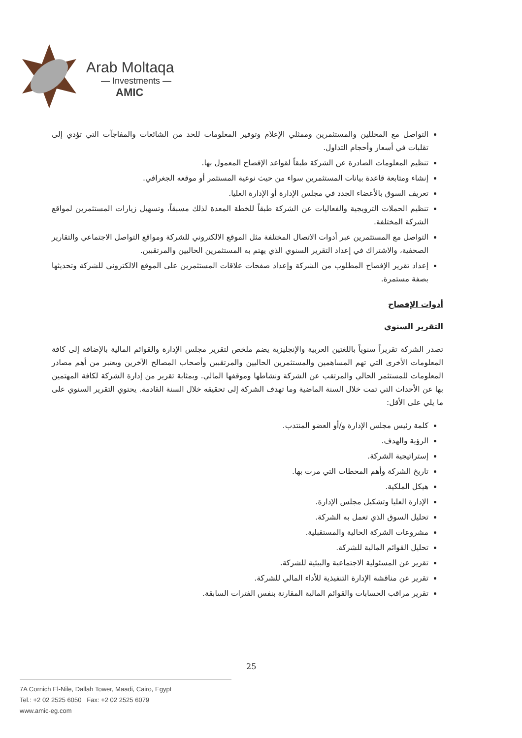Arab Moltaqa
— Investments —
AMIC
التواصل مع المحللين والمستثمرين وممثلي الإعلام وتوفير المعلومات للحد من الشائعات والمفاجآت التي تؤدي إلى تقلبات في أسعار وأحجام التداول.
تنظيم المعلومات الصادرة عن الشركة طبقاً لقواعد الإفصاح المعمول بها.
إنشاء ومتابعة قاعدة بيانات المستثمرين سواء من حيث نوعية المستثمر أو موقعه الجغرافي.
تعريف السوق بالأعضاء الجدد في مجلس الإدارة أو الإدارة العليا.
تنظيم الحملات الترويجية والفعاليات عن الشركة طبقاً للخطة المعدة لذلك مسبقاً، وتسهيل زيارات المستثمرين لمواقع الشركة المختلفة.
التواصل مع المستثمرين عبر أدوات الاتصال المختلفة مثل الموقع الالكتروني للشركة ومواقع التواصل الاجتماعي والتقارير الصحفية، والاشتراك في إعداد التقرير السنوي الذي يهتم به المستثمرين الحاليين والمرتقبين.
إعداد تقرير الإفصاح المطلوب من الشركة وإعداد صفحات علاقات المستثمرين على الموقع الالكتروني للشركة وتحديثها بصفة مستمرة.
أدوات الإفصاح
التقرير السنوي
تصدر الشركة تقريراً سنوياً باللغتين العربية والإنجليزية يضم ملخص لتقرير مجلس الإدارة والقوائم المالية بالإضافة إلى كافة المعلومات الأخرى التي تهم المساهمين والمستثمرين الحاليين والمرتقبين وأصحاب المصالح الآخرين ويعتبر من أهم مصادر المعلومات للمستثمر الحالي والمرتقب عن الشركة ونشاطها وموقفها المالي. وبمثابة تقرير من إدارة الشركة لكافة المهتمين بها عن الأحداث التي تمت خلال السنة الماضية وما تهدف الشركة إلى تحقيقه خلال السنة القادمة. يحتوي التقرير السنوي على ما يلي على الأقل:
كلمة رئيس مجلس الإدارة و/أو العضو المنتدب.
الرؤية والهدف.
إستراتيجية الشركة.
تاريخ الشركة وأهم المحطات التي مرت بها.
هيكل الملكية.
الإدارة العليا وتشكيل مجلس الإدارة.
تحليل السوق الذي تعمل به الشركة.
مشروعات الشركة الحالية والمستقبلية.
تحليل القوائم المالية للشركة.
تقرير عن المسئولية الاجتماعية والبيئية للشركة.
تقرير عن مناقشة الإدارة التنفيذية للأداء المالي للشركة.
تقرير مراقب الحسابات والقوائم المالية المقارنة بنفس الفترات السابقة.
25
7A Cornich El-Nile, Dallah Tower, Maadi, Cairo, Egypt
Tel.: +2 02 2525 6050 Fax: +2 02 2525 6079
www.amic-eg.com